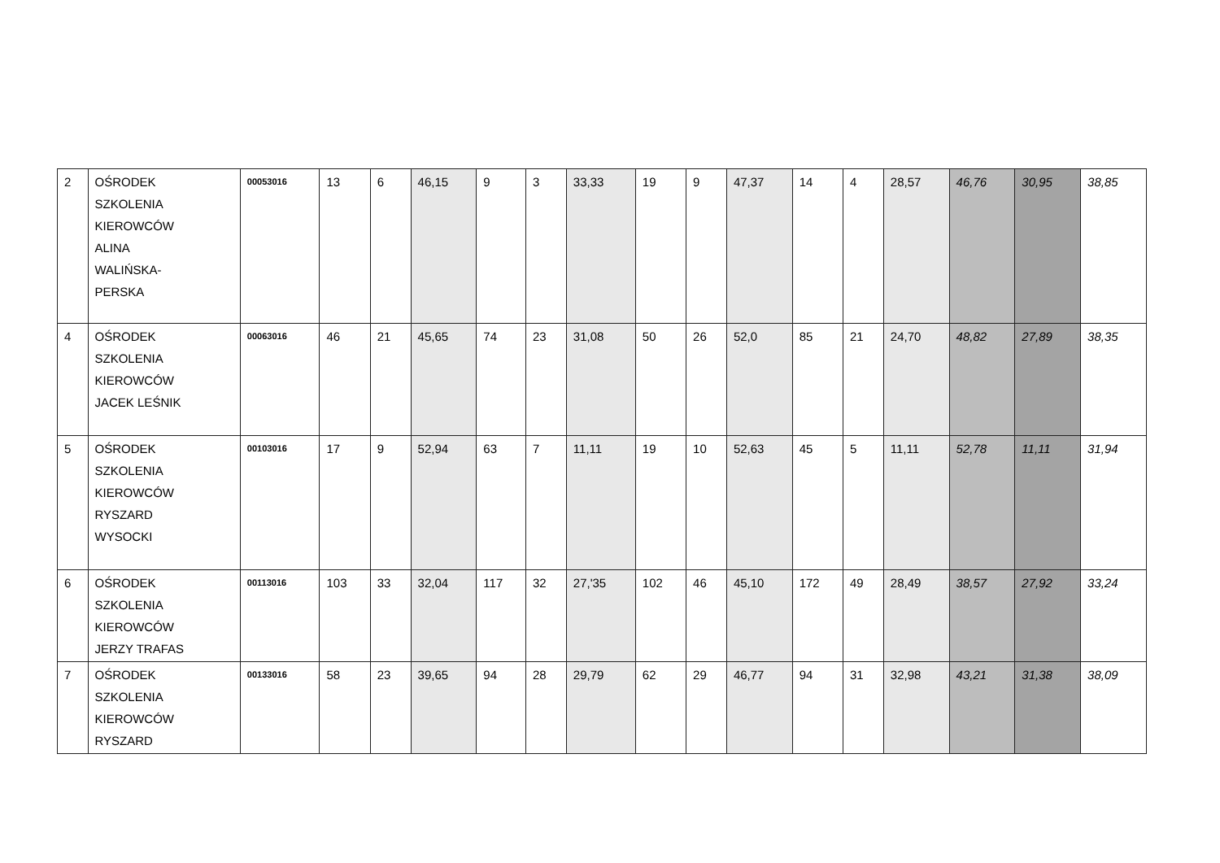| 2 | OŚRODEK SZKOLENIA KIEROWCÓW ALINA WALIŃSKA- PERSKA | 00053016 | 13 | 6 | 46,15 | 9 | 3 | 33,33 | 19 | 9 | 47,37 | 14 | 4 | 28,57 | 46,76 | 30,95 | 38,85 |
| 4 | OŚRODEK SZKOLENIA KIEROWCÓW JACEK LEŚNIK | 00063016 | 46 | 21 | 45,65 | 74 | 23 | 31,08 | 50 | 26 | 52,0 | 85 | 21 | 24,70 | 48,82 | 27,89 | 38,35 |
| 5 | OŚRODEK SZKOLENIA KIEROWCÓW RYSZARD WYSOCKI | 00103016 | 17 | 9 | 52,94 | 63 | 7 | 11,11 | 19 | 10 | 52,63 | 45 | 5 | 11,11 | 52,78 | 11,11 | 31,94 |
| 6 | OŚRODEK SZKOLENIA KIEROWCÓW JERZY TRAFAS | 00113016 | 103 | 33 | 32,04 | 117 | 32 | 27,'35 | 102 | 46 | 45,10 | 172 | 49 | 28,49 | 38,57 | 27,92 | 33,24 |
| 7 | OŚRODEK SZKOLENIA KIEROWCÓW RYSZARD | 00133016 | 58 | 23 | 39,65 | 94 | 28 | 29,79 | 62 | 29 | 46,77 | 94 | 31 | 32,98 | 43,21 | 31,38 | 38,09 |